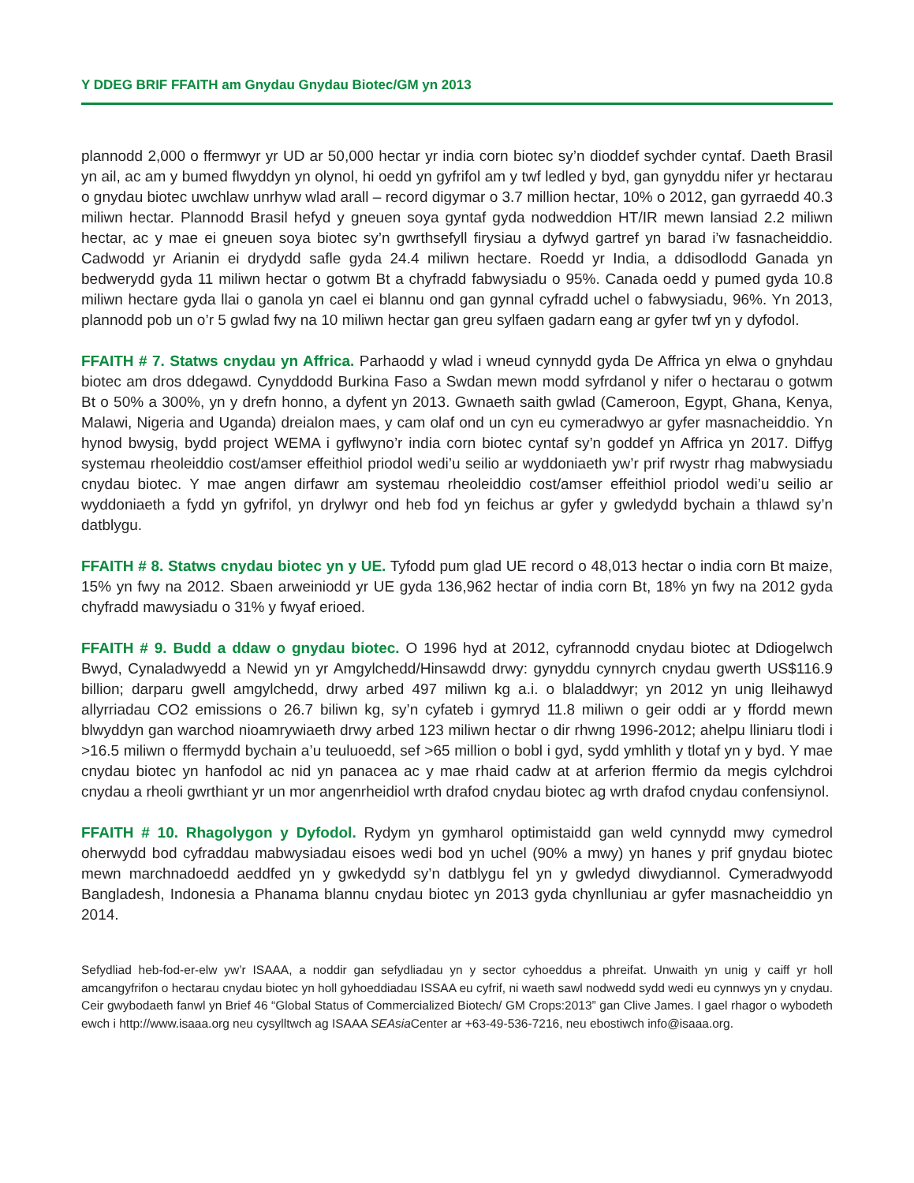Y DDEG BRIF FFAITH am Gnydau Gnydau Biotec/GM yn 2013
plannodd 2,000 o ffermwyr yr UD ar 50,000 hectar yr india corn biotec sy’n dioddef sychder cyntaf. Daeth Brasil yn ail, ac am y bumed flwyddyn yn olynol, hi oedd yn gyfrifol am y twf ledled y byd, gan gynyddu nifer yr hectarau o gnydau biotec uwchlaw unrhyw wlad arall – record digymar o 3.7 million hectar, 10% o 2012, gan gyrraedd 40.3 miliwn hectar. Plannodd Brasil hefyd y gneuen soya gyntaf gyda nodweddion HT/IR mewn lansiad 2.2 miliwn hectar, ac y mae ei gneuen soya biotec sy’n gwrthsefyll firysiau a dyfwyd gartref yn barad i’w fasnacheiddio. Cadwodd yr Arianin ei drydydd safle gyda 24.4 miliwn hectare. Roedd yr India, a ddisodlodd Ganada yn bedwerydd gyda 11 miliwn hectar o gotwm Bt a chyfradd fabwysiadu o 95%. Canada oedd y pumed gyda 10.8 miliwn hectare gyda llai o ganola yn cael ei blannu ond gan gynnal cyfradd uchel o fabwysiadu, 96%. Yn 2013, plannodd pob un o’r 5 gwlad fwy na 10 miliwn hectar gan greu sylfaen gadarn eang ar gyfer twf yn y dyfodol.
FFAITH # 7. Statws cnydau yn Affrica. Parhaodd y wlad i wneud cynnydd gyda De Affrica yn elwa o gnyhdau biotec am dros ddegawd. Cynyddodd Burkina Faso a Swdan mewn modd syfrdanol y nifer o hectarau o gotwm Bt o 50% a 300%, yn y drefn honno, a dyfent yn 2013. Gwnaeth saith gwlad (Cameroon, Egypt, Ghana, Kenya, Malawi, Nigeria and Uganda) dreialon maes, y cam olaf ond un cyn eu cymeradwyo ar gyfer masnacheiddio. Yn hynod bwysig, bydd project WEMA i gyflwyno’r india corn biotec cyntaf sy’n goddef yn Affrica yn 2017. Diffyg systemau rheoleiddio cost/amser effeithiol priodol wedi’u seilio ar wyddoniaeth yw’r prif rwystr rhag mabwysiadu cnydau biotec. Y mae angen dirfawr am systemau rheoleiddio cost/amser effeithiol priodol wedi’u seilio ar wyddoniaeth a fydd yn gyfrifol, yn drylwyr ond heb fod yn feichus ar gyfer y gwledydd bychain a thlawd sy’n datblygu.
FFAITH # 8. Statws cnydau biotec yn y UE. Tyfodd pum glad UE record o 48,013 hectar o india corn Bt maize, 15% yn fwy na 2012. Sbaen arweiniodd yr UE gyda 136,962 hectar of india corn Bt, 18% yn fwy na 2012 gyda chyfradd mawysiadu o 31% y fwyaf erioed.
FFAITH # 9. Budd a ddaw o gnydau biotec. O 1996 hyd at 2012, cyfrannodd cnydau biotec at Ddiogelwch Bwyd, Cynaladwyedd a Newid yn yr Amgylchedd/Hinsawdd drwy: gynyddu cynnyrch cnydau gwerth US$116.9 billion; darparu gwell amgylchedd, drwy arbed 497 miliwn kg a.i. o blaladdwyr; yn 2012 yn unig lleihawyd allyrriadau CO2 emissions o 26.7 biliwn kg, sy’n cyfateb i gymryd 11.8 miliwn o geir oddi ar y ffordd mewn blwyddyn gan warchod nioamrywiaeth drwy arbed 123 miliwn hectar o dir rhwng 1996-2012; ahelpu lliniaru tlodi i >16.5 miliwn o ffermydd bychain a’u teuluoedd, sef >65 million o bobl i gyd, sydd ymhlith y tlotaf yn y byd. Y mae cnydau biotec yn hanfodol ac nid yn panacea ac y mae rhaid cadw at at arferion ffermio da megis cylchdroi cnydau a rheoli gwrthiant yr un mor angenrheidiol wrth drafod cnydau biotec ag wrth drafod cnydau confensiynol.
FFAITH # 10. Rhagolygon y Dyfodol. Rydym yn gymharol optimistaidd gan weld cynnydd mwy cymedrol oherwydd bod cyfraddau mabwysiadau eisoes wedi bod yn uchel (90% a mwy) yn hanes y prif gnydau biotec mewn marchnadoedd aeddfed yn y gwkedydd sy’n datblygu fel yn y gwledyd diwydiannol. Cymeradwyodd Bangladesh, Indonesia a Phanama blannu cnydau biotec yn 2013 gyda chynlluniau ar gyfer masnacheiddio yn 2014.
Sefydliad heb-fod-er-elw yw’r ISAAA, a noddir gan sefydliadau yn y sector cyhoeddus a phreifat. Unwaith yn unig y caiff yr holl amcangyfrifon o hectarau cnydau biotec yn holl gyhoeddiadau ISSAA eu cyfrif, ni waeth sawl nodwedd sydd wedi eu cynnwys yn y cnydau. Ceir gwybodaeth fanwl yn Brief 46 “Global Status of Commercialized Biotech/ GM Crops:2013” gan Clive James. I gael rhagor o wybodeth ewch i http://www.isaaa.org neu cysylltwch ag ISAAA SEAsia Center ar +63-49-536-7216, neu ebostiwch info@isaaa.org.